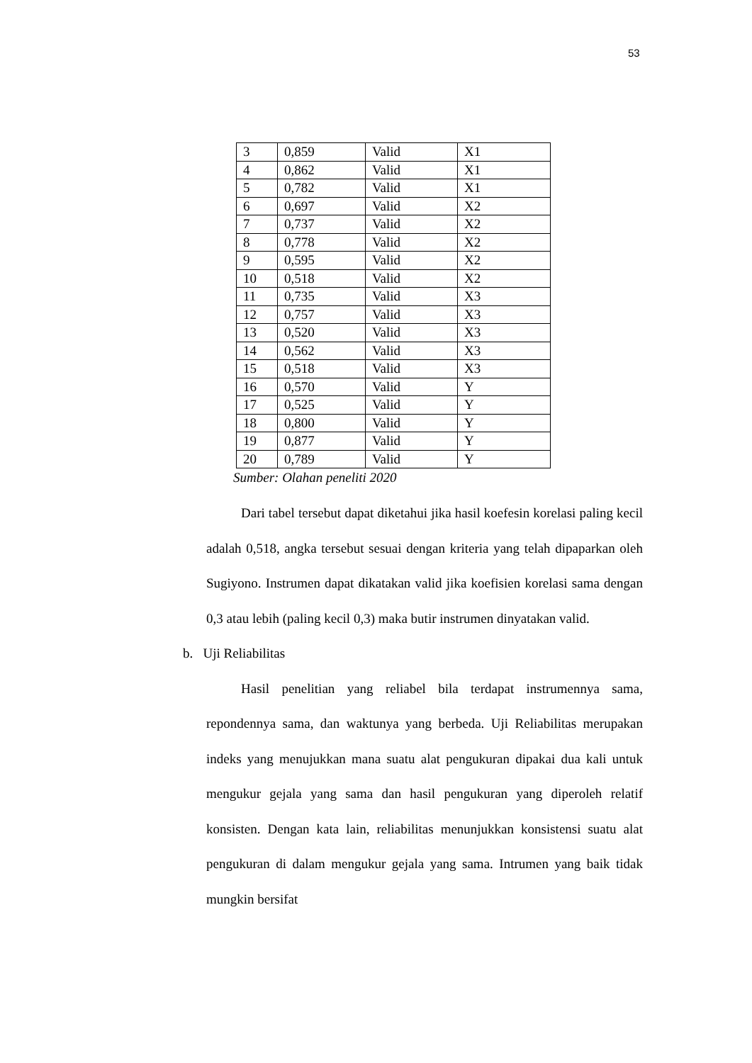53
| 3 | 0,859 | Valid | X1 |
| 4 | 0,862 | Valid | X1 |
| 5 | 0,782 | Valid | X1 |
| 6 | 0,697 | Valid | X2 |
| 7 | 0,737 | Valid | X2 |
| 8 | 0,778 | Valid | X2 |
| 9 | 0,595 | Valid | X2 |
| 10 | 0,518 | Valid | X2 |
| 11 | 0,735 | Valid | X3 |
| 12 | 0,757 | Valid | X3 |
| 13 | 0,520 | Valid | X3 |
| 14 | 0,562 | Valid | X3 |
| 15 | 0,518 | Valid | X3 |
| 16 | 0,570 | Valid | Y |
| 17 | 0,525 | Valid | Y |
| 18 | 0,800 | Valid | Y |
| 19 | 0,877 | Valid | Y |
| 20 | 0,789 | Valid | Y |
Sumber: Olahan peneliti 2020
Dari tabel tersebut dapat diketahui jika hasil koefesin korelasi paling kecil adalah 0,518, angka tersebut sesuai dengan kriteria yang telah dipaparkan oleh Sugiyono. Instrumen dapat dikatakan valid jika koefisien korelasi sama dengan 0,3 atau lebih (paling kecil 0,3) maka butir instrumen dinyatakan valid.
b. Uji Reliabilitas
Hasil penelitian yang reliabel bila terdapat instrumennya sama, repondennya sama, dan waktunya yang berbeda. Uji Reliabilitas merupakan indeks yang menujukkan mana suatu alat pengukuran dipakai dua kali untuk mengukur gejala yang sama dan hasil pengukuran yang diperoleh relatif konsisten. Dengan kata lain, reliabilitas menunjukkan konsistensi suatu alat pengukuran di dalam mengukur gejala yang sama. Intrumen yang baik tidak mungkin bersifat